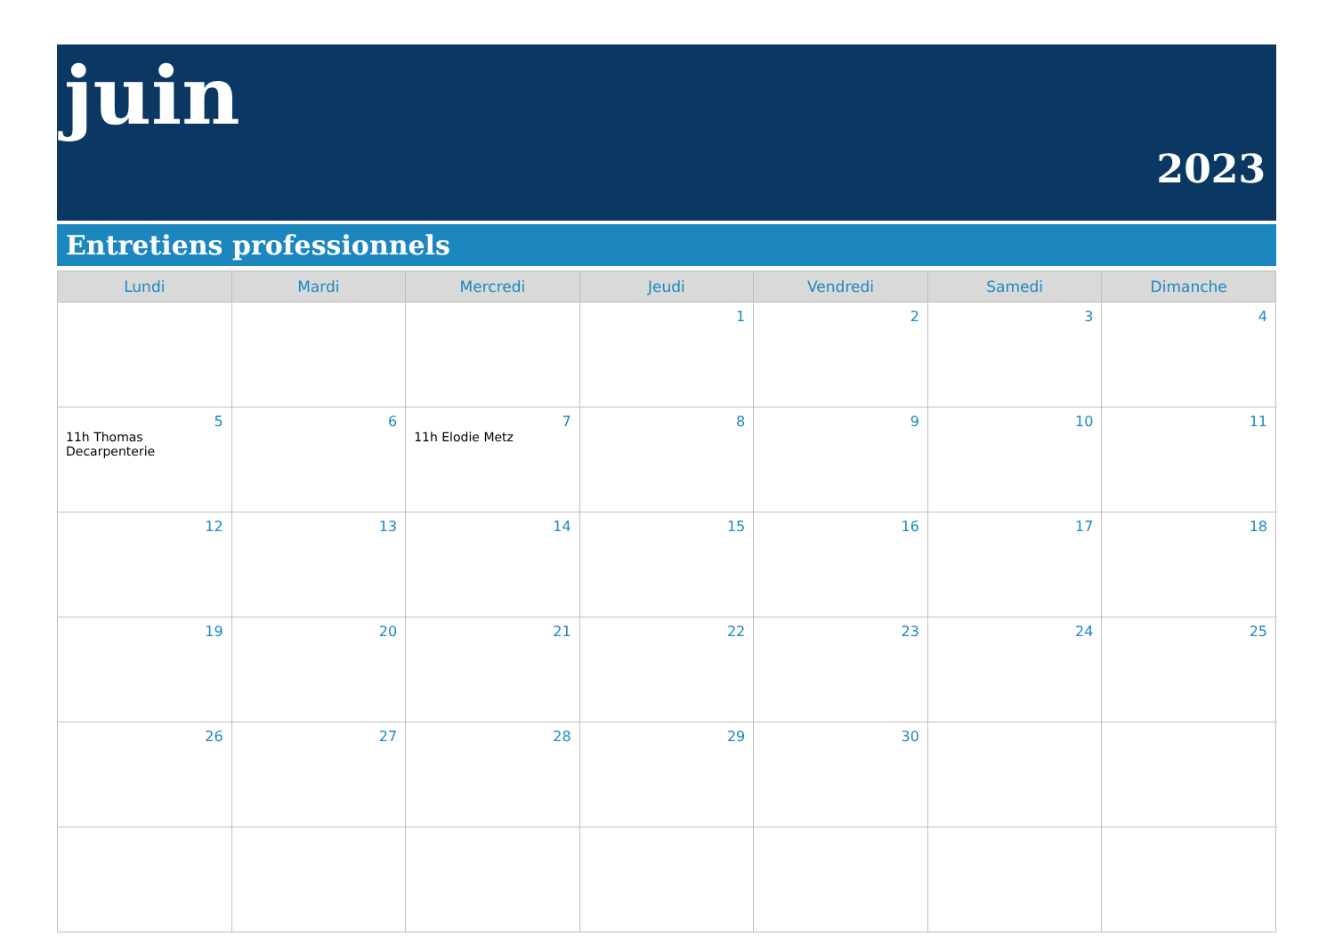juin
2023
Entretiens professionnels
| Lundi | Mardi | Mercredi | Jeudi | Vendredi | Samedi | Dimanche |
| --- | --- | --- | --- | --- | --- | --- |
| | | | 1 | 2 | 3 | 4 |
| 5 11h Thomas Decarpenterie | 6 | 7 11h Elodie Metz | 8 | 9 | 10 | 11 |
| 12 | 13 | 14 | 15 | 16 | 17 | 18 |
| 19 | 20 | 21 | 22 | 23 | 24 | 25 |
| 26 | 27 | 28 | 29 | 30 | | |